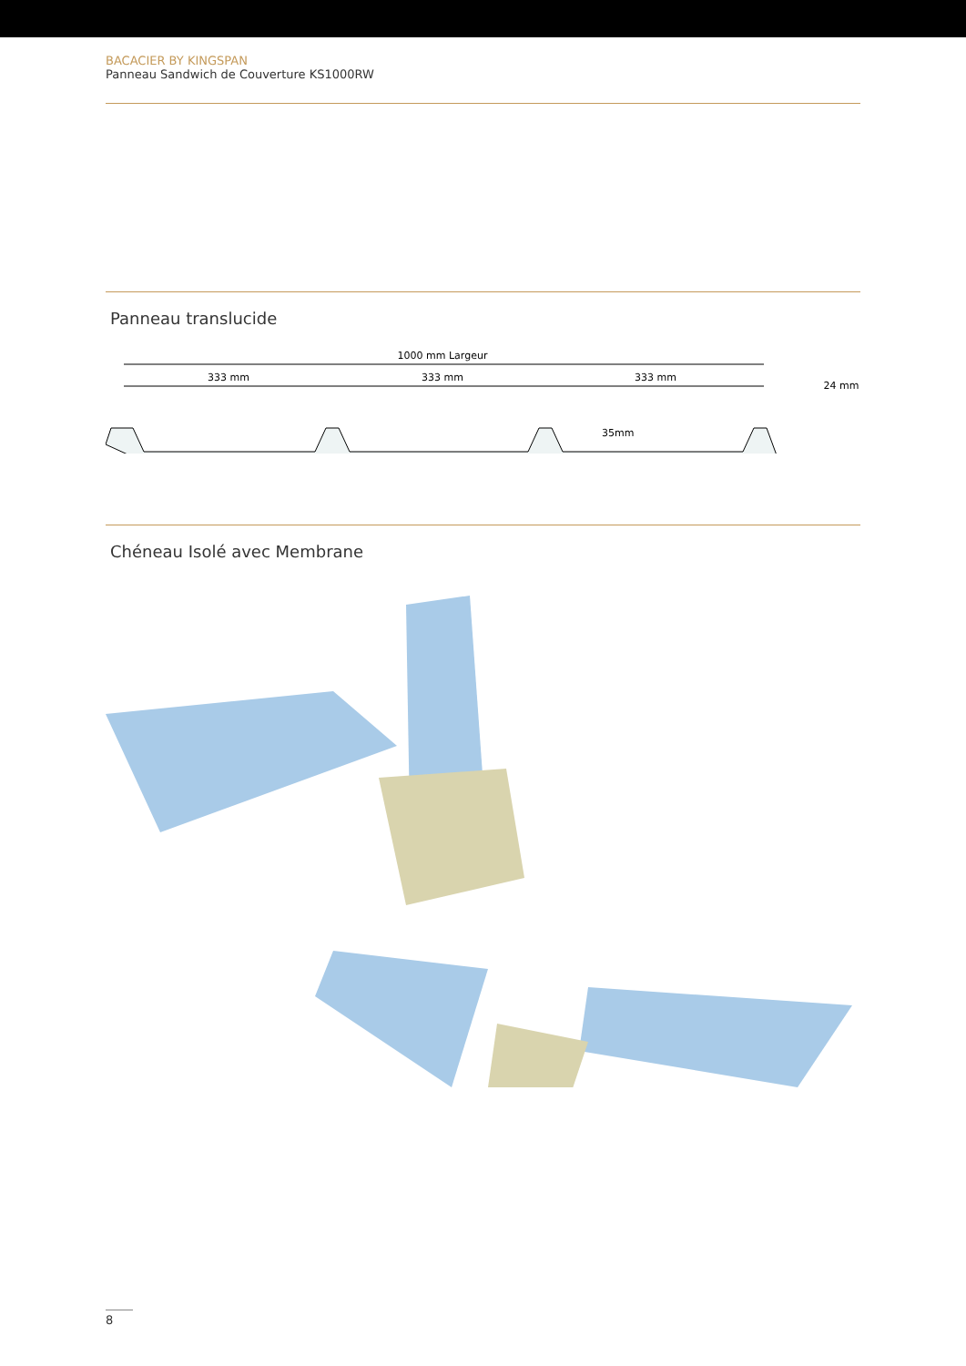BACACIER BY KINGSPAN
Panneau Sandwich de Couverture KS1000RW
Panneau translucide
1000 mm Largeur
333 mm
333 mm
333 mm
24 mm
35mm
Chéneau Isolé avec Membrane
8